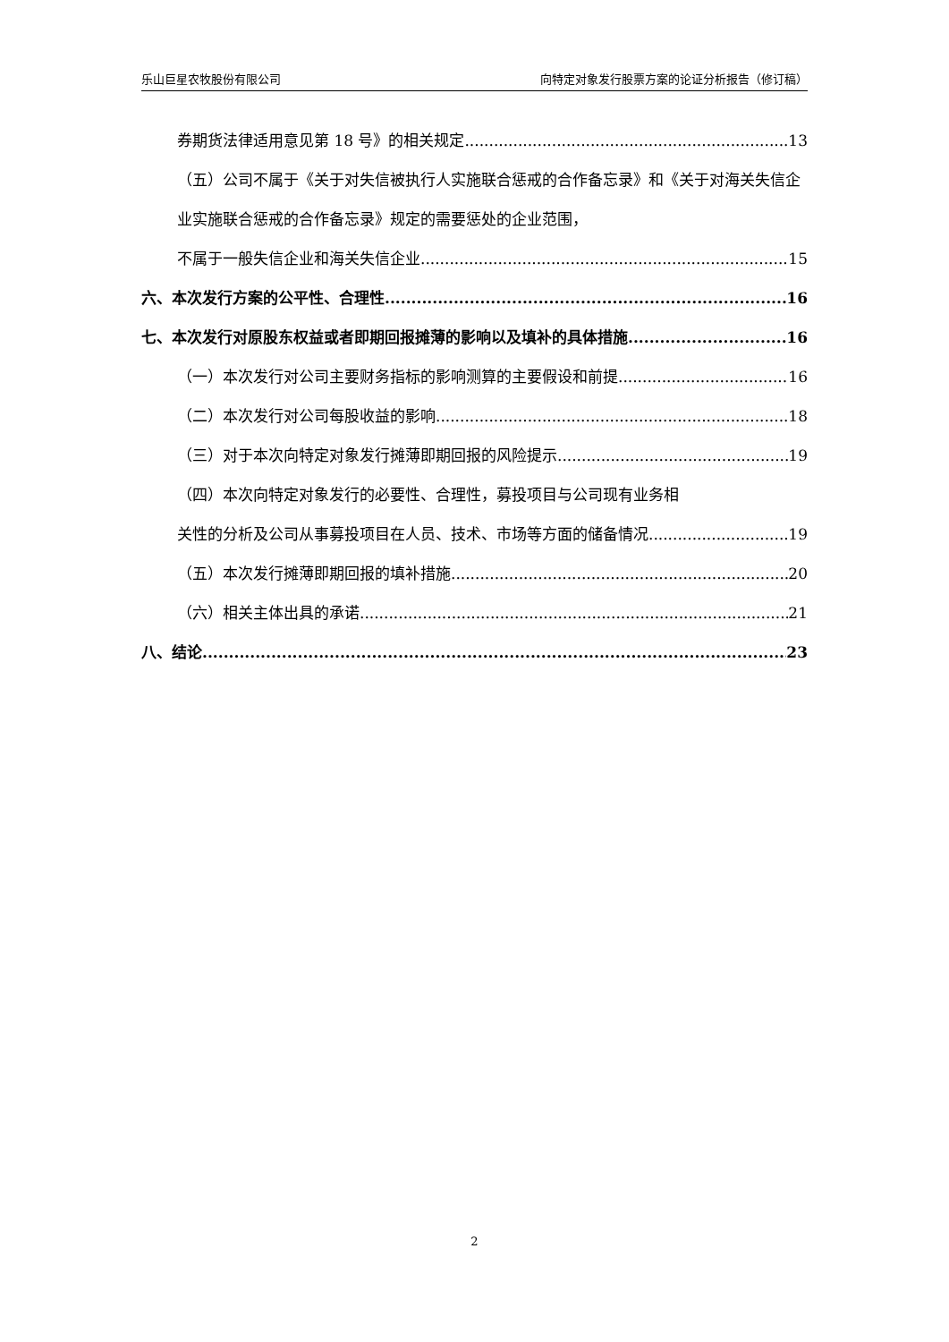乐山巨星农牧股份有限公司 向特定对象发行股票方案的论证分析报告（修订稿）
券期货法律适用意见第 18 号》的相关规定 13
（五）公司不属于《关于对失信被执行人实施联合惩戒的合作备忘录》和《关于对海关失信企业实施联合惩戒的合作备忘录》规定的需要惩处的企业范围，
不属于一般失信企业和海关失信企业 15
六、本次发行方案的公平性、合理性 16
七、本次发行对原股东权益或者即期回报摊薄的影响以及填补的具体措施 16
（一）本次发行对公司主要财务指标的影响测算的主要假设和前提 16
（二）本次发行对公司每股收益的影响 18
（三）对于本次向特定对象发行摊薄即期回报的风险提示 19
（四）本次向特定对象发行的必要性、合理性，募投项目与公司现有业务相
关性的分析及公司从事募投项目在人员、技术、市场等方面的储备情况 19
（五）本次发行摊薄即期回报的填补措施 20
（六）相关主体出具的承诺 21
八、结论 23
2